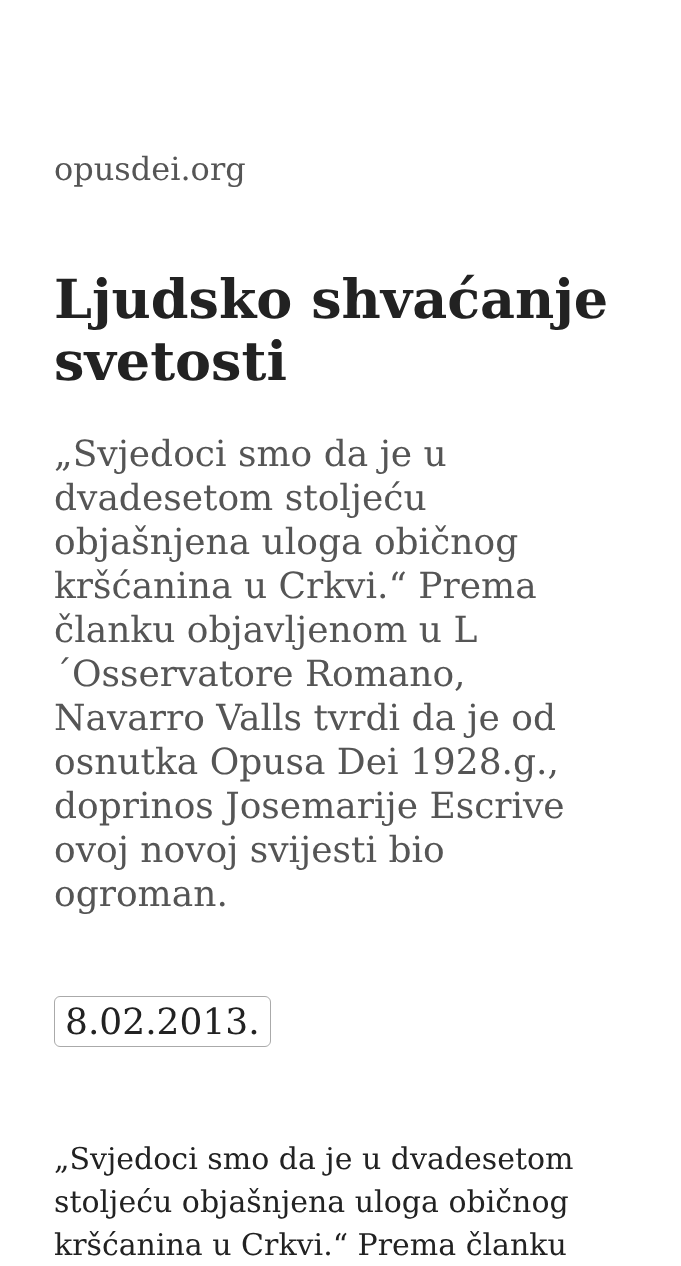opusdei.org
Ljudsko shvaćanje svetosti
„Svjedoci smo da je u dvadesetom stoljeću objašnjena uloga običnog kršćanina u Crkvi.“ Prema članku objavljenom u L ´Osservatore Romano, Navarro Valls tvrdi da je od osnutka Opusa Dei 1928.g., doprinos Josemarije Escrive ovoj novoj svijesti bio ogroman.
8.02.2013.
„Svjedoci smo da je u dvadesetom stoljeću objašnjena uloga običnog kršćanina u Crkvi.“ Prema članku